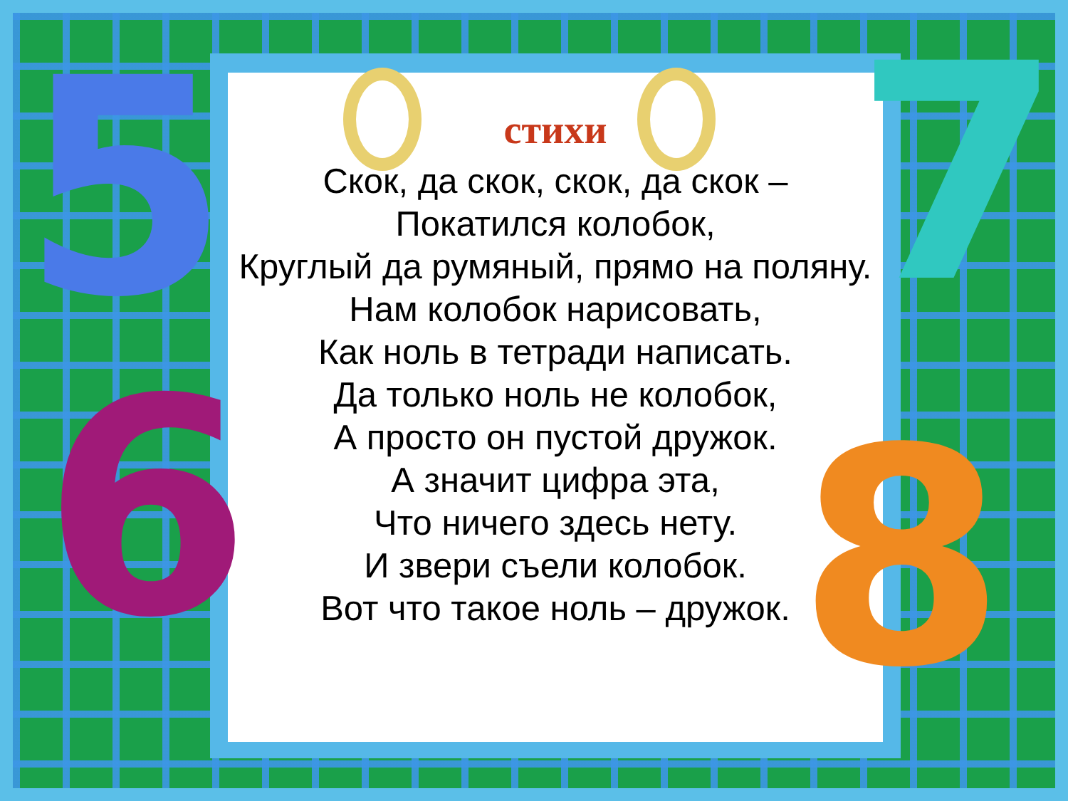5
6
7
8
стихи
Скок, да скок, скок, да скок –
Покатился колобок,
Круглый да румяный, прямо на поляну.
Нам колобок нарисовать,
Как ноль в тетради написать.
Да только ноль не колобок,
А просто он пустой дружок.
А значит цифра эта,
Что ничего здесь нету.
И звери съели колобок.
Вот что такое ноль – дружок.